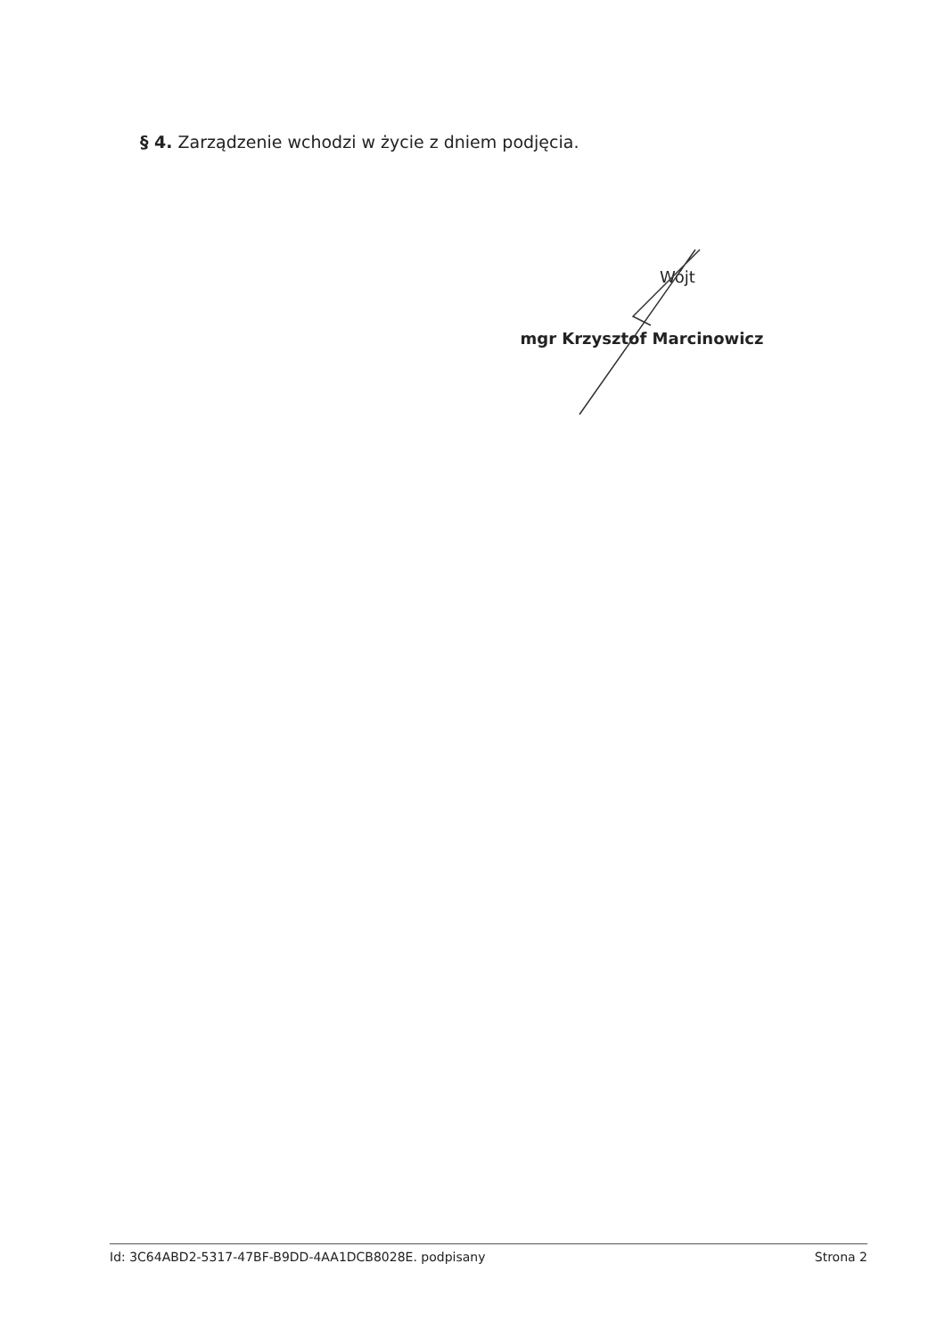§ 4. Zarządzenie wchodzi w życie z dniem podjęcia.
Wójt
mgr Krzysztof Marcinowicz
Id: 3C64ABD2-5317-47BF-B9DD-4AA1DCB8028E. podpisany Strona 2